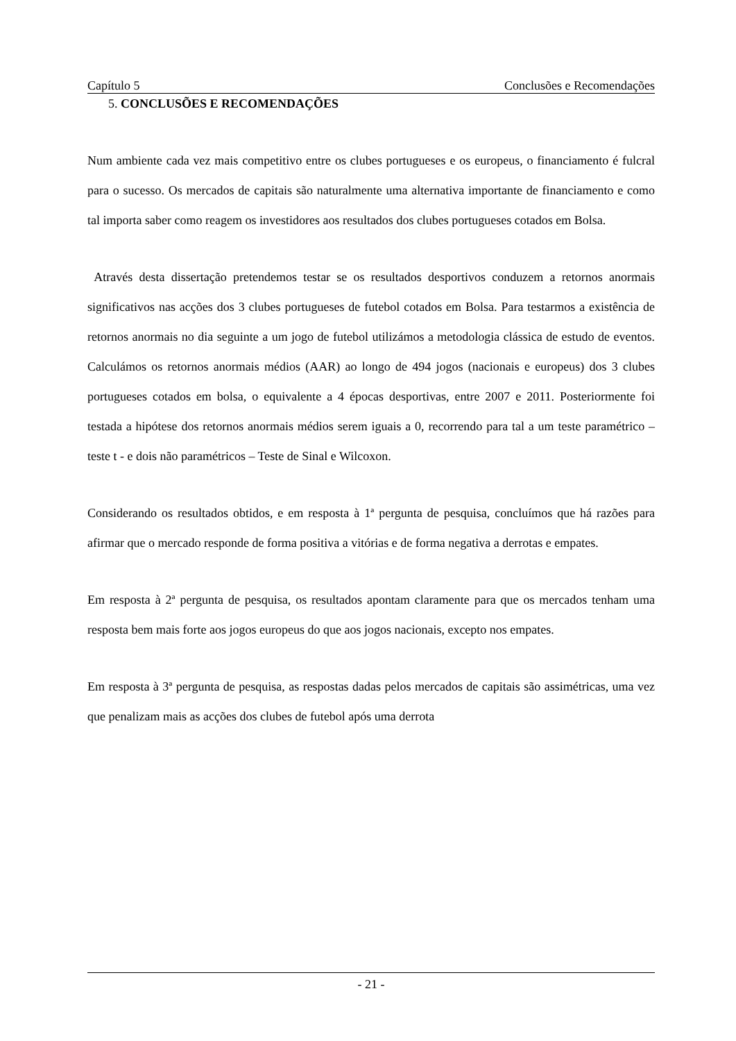Capítulo 5 Conclusões e Recomendações
5. CONCLUSÕES E RECOMENDAÇÕES
Num ambiente cada vez mais competitivo entre os clubes portugueses e os europeus, o financiamento é fulcral para o sucesso. Os mercados de capitais são naturalmente uma alternativa importante de financiamento e como tal importa saber como reagem os investidores aos resultados dos clubes portugueses cotados em Bolsa.
Através desta dissertação pretendemos testar se os resultados desportivos conduzem a retornos anormais significativos nas acções dos 3 clubes portugueses de futebol cotados em Bolsa. Para testarmos a existência de retornos anormais no dia seguinte a um jogo de futebol utilizámos a metodologia clássica de estudo de eventos. Calculámos os retornos anormais médios (AAR) ao longo de 494 jogos (nacionais e europeus) dos 3 clubes portugueses cotados em bolsa, o equivalente a 4 épocas desportivas, entre 2007 e 2011. Posteriormente foi testada a hipótese dos retornos anormais médios serem iguais a 0, recorrendo para tal a um teste paramétrico – teste t - e dois não paramétricos – Teste de Sinal e Wilcoxon.
Considerando os resultados obtidos, e em resposta à 1ª pergunta de pesquisa, concluímos que há razões para afirmar que o mercado responde de forma positiva a vitórias e de forma negativa a derrotas e empates.
Em resposta à 2ª pergunta de pesquisa, os resultados apontam claramente para que os mercados tenham uma resposta bem mais forte aos jogos europeus do que aos jogos nacionais, excepto nos empates.
Em resposta à 3ª pergunta de pesquisa, as respostas dadas pelos mercados de capitais são assimétricas, uma vez que penalizam mais as acções dos clubes de futebol após uma derrota
- 21 -